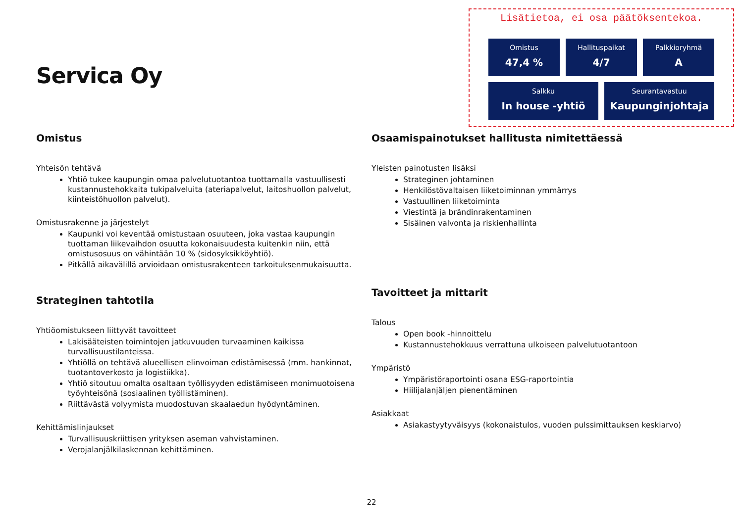Servica Oy
Lisätietoa, ei osa päätöksentekoa.
Omistus
47,4 %
Hallituspaikat
4/7
Palkkioryhmä
A
Salkku
In house -yhtiö
Seurantavastuu
Kaupunginjohtaja
Omistus
Yhteisön tehtävä
Yhtiö tukee kaupungin omaa palvelutuotantoa tuottamalla vastuullisesti kustannustehokkaita tukipalveluita (ateriapalvelut, laitoshuollon palvelut, kiinteistöhuollon palvelut).
Omistusrakenne ja järjestelyt
Kaupunki voi keventää omistustaan osuuteen, joka vastaa kaupungin tuottaman liikevaihdon osuutta kokonaisuudesta kuitenkin niin, että omistusosuus on vähintään 10 % (sidosyksikköyhtiö).
Pitkällä aikavälillä arvioidaan omistusrakenteen tarkoituksenmukaisuutta.
Strateginen tahtotila
Yhtiöomistukseen liittyvät tavoitteet
Lakisääteisten toimintojen jatkuvuuden turvaaminen kaikissa turvallisuustilanteissa.
Yhtiöllä on tehtävä alueellisen elinvoiman edistämisessä (mm. hankinnat, tuotantoverkosto ja logistiikka).
Yhtiö sitoutuu omalta osaltaan työllisyyden edistämiseen monimuotoisena työyhteisönä (sosiaalinen työllistäminen).
Riittävästä volyymista muodostuvan skaalaedun hyödyntäminen.
Kehittämislinjaukset
Turvallisuuskriittisen yrityksen aseman vahvistaminen.
Verojalanjälkilaskennan kehittäminen.
Osaamispainotukset hallitusta nimitettäessä
Yleisten painotusten lisäksi
Strateginen johtaminen
Henkilöstövaltaisen liiketoiminnan ymmärrys
Vastuullinen liiketoiminta
Viestintä ja brändinrakentaminen
Sisäinen valvonta ja riskienhallinta
Tavoitteet ja mittarit
Talous
Open book -hinnoittelu
Kustannustehokkuus verrattuna ulkoiseen palvelutuotantoon
Ympäristö
Ympäristöraportointi osana ESG-raportointia
Hiilijalanjäljen pienentäminen
Asiakkaat
Asiakastyytyväisyys (kokonaistulos, vuoden pulssimittauksen keskiarvo)
22